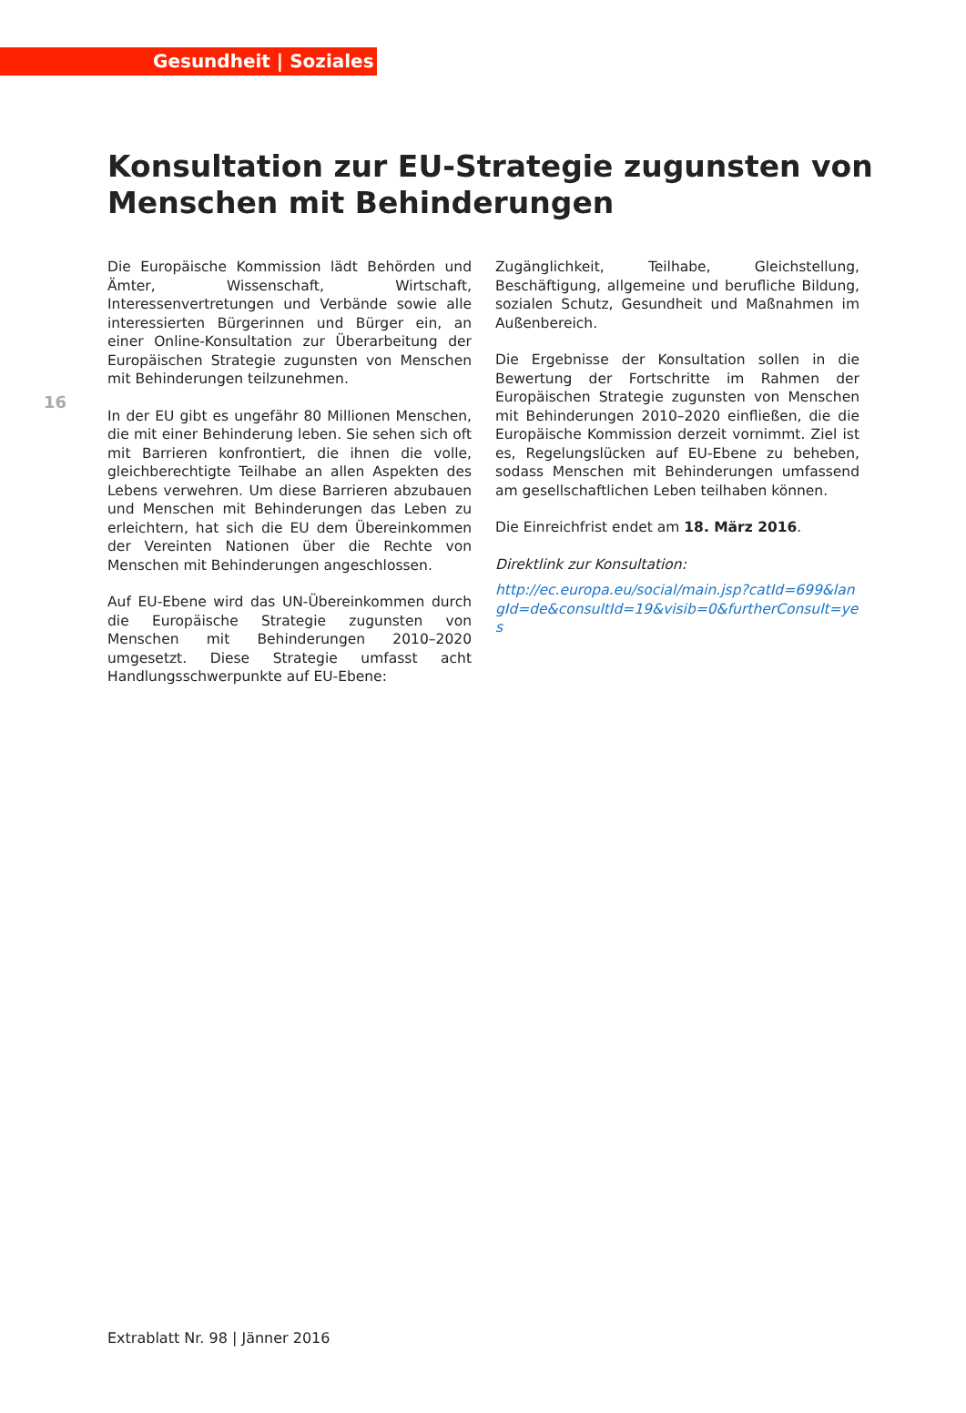Gesundheit | Soziales
Konsultation zur EU-Strategie zugunsten von Menschen mit Behinderungen
16
Die Europäische Kommission lädt Behörden und Ämter, Wissenschaft, Wirtschaft, Interessenvertretungen und Verbände sowie alle interessierten Bürgerinnen und Bürger ein, an einer Online-Konsultation zur Überarbeitung der Europäischen Strategie zugunsten von Menschen mit Behinderungen teilzunehmen.
In der EU gibt es ungefähr 80 Millionen Menschen, die mit einer Behinderung leben. Sie sehen sich oft mit Barrieren konfrontiert, die ihnen die volle, gleichberechtigte Teilhabe an allen Aspekten des Lebens verwehren. Um diese Barrieren abzubauen und Menschen mit Behinderungen das Leben zu erleichtern, hat sich die EU dem Übereinkommen der Vereinten Nationen über die Rechte von Menschen mit Behinderungen angeschlossen.
Auf EU-Ebene wird das UN-Übereinkommen durch die Europäische Strategie zugunsten von Menschen mit Behinderungen 2010–2020 umgesetzt. Diese Strategie umfasst acht Handlungsschwerpunkte auf EU-Ebene:
Zugänglichkeit, Teilhabe, Gleichstellung, Beschäftigung, allgemeine und berufliche Bildung, sozialen Schutz, Gesundheit und Maßnahmen im Außenbereich.
Die Ergebnisse der Konsultation sollen in die Bewertung der Fortschritte im Rahmen der Europäischen Strategie zugunsten von Menschen mit Behinderungen 2010–2020 einfließen, die die Europäische Kommission derzeit vornimmt. Ziel ist es, Regelungslücken auf EU-Ebene zu beheben, sodass Menschen mit Behinderungen umfassend am gesellschaftlichen Leben teilhaben können.
Die Einreichfrist endet am 18. März 2016.
Direktlink zur Konsultation:
http://ec.europa.eu/social/main.jsp?catId=699&langId=de&consultId=19&visib=0&furtherConsult=yes
Extrablatt Nr. 98 | Jänner 2016